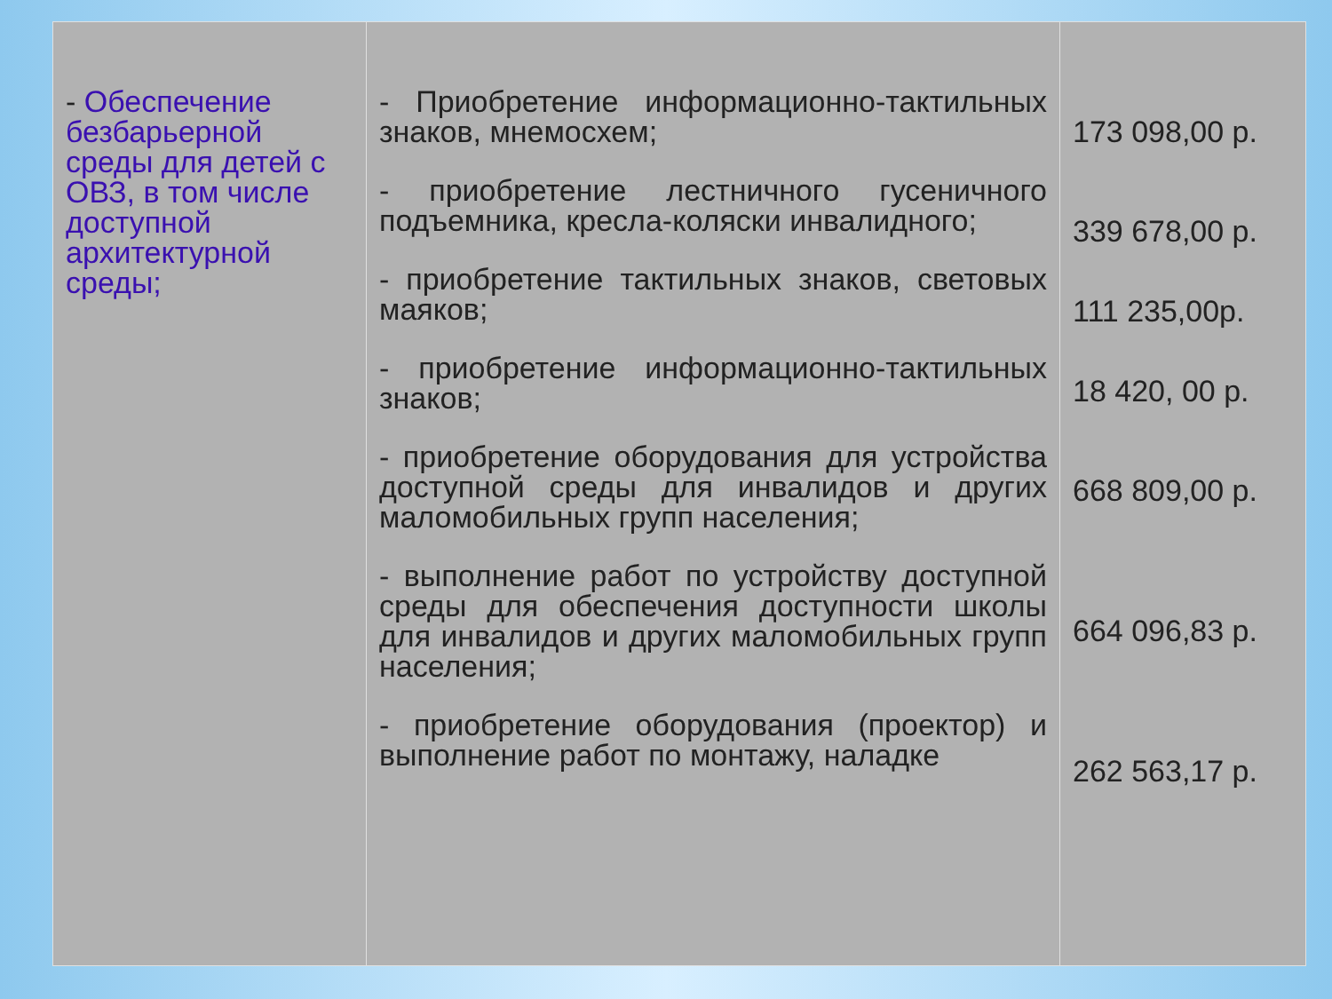| - Обеспечение безбарьерной среды для детей с ОВЗ, в том числе доступной архитектурной среды; | - Приобретение информационно-тактильных знаков, мнемосхем; - приобретение лестничного гусеничного подъемника, кресла-коляски инвалидного; - приобретение тактильных знаков, световых маяков; - приобретение информационно-тактильных знаков; - приобретение оборудования для устройства доступной среды для инвалидов и других маломобильных групп населения; - выполнение работ по устройству доступной среды для обеспечения доступности школы для инвалидов и других маломобильных групп населения; - приобретение оборудования (проектор) и выполнение работ по монтажу, наладке | 173 098,00 р. 339 678,00 р. 111 235,00р. 18 420, 00 р. 668 809,00 р. 664 096,83 р. 262 563,17 р. |